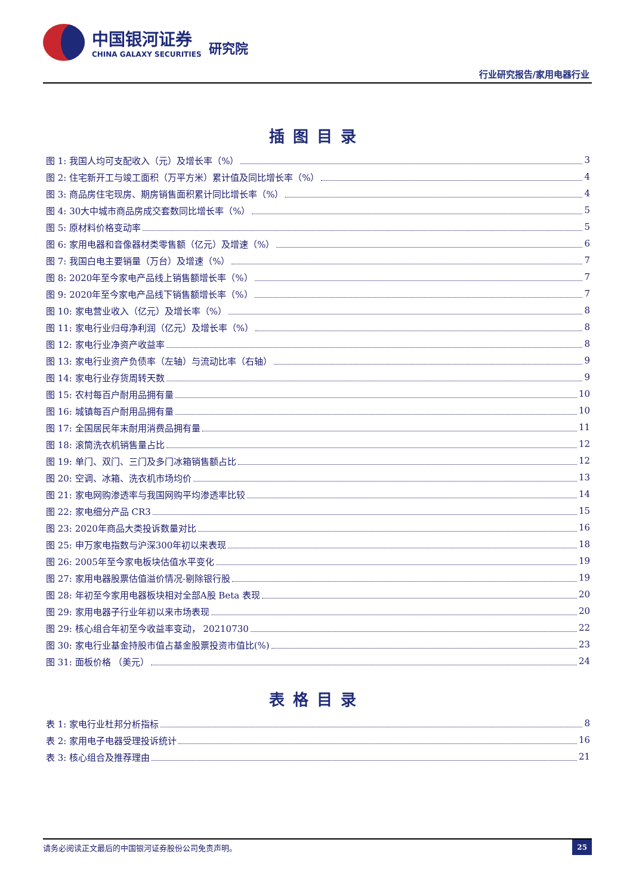中国银河证券
CHINA GALAXY SECURITIES
研究院
行业研究报告/家用电器行业
插图目录
图 1: 我国人均可支配收入（元）及增长率（%） 3
图 2: 住宅新开工与竣工面积（万平方米）累计值及同比增长率（%） 4
图 3: 商品房住宅现房、期房销售面积累计同比增长率（%） 4
图 4: 30大中城市商品房成交套数同比增长率（%） 5
图 5: 原材料价格变动率 5
图 6: 家用电器和音像器材类零售额（亿元）及增速（%） 6
图 7: 我国白电主要销量（万台）及增速（%） 7
图 8: 2020年至今家电产品线上销售额增长率（%） 7
图 9: 2020年至今家电产品线下销售额增长率（%） 7
图 10: 家电营业收入（亿元）及增长率（%） 8
图 11: 家电行业归母净利润（亿元）及增长率（%） 8
图 12: 家电行业净资产收益率 8
图 13: 家电行业资产负债率（左轴）与流动比率（右轴） 9
图 14: 家电行业存货周转天数 9
图 15: 农村每百户耐用品拥有量 10
图 16: 城镇每百户耐用品拥有量 10
图 17: 全国居民年末耐用消费品拥有量 11
图 18: 滚筒洗衣机销售量占比 12
图 19: 单门、双门、三门及多门冰箱销售额占比 12
图 20: 空调、冰箱、洗衣机市场均价 13
图 21: 家电网购渗透率与我国网购平均渗透率比较 14
图 22: 家电细分产品 CR3 15
图 23: 2020年商品大类投诉数量对比 16
图 25: 申万家电指数与沪深300年初以来表现 18
图 26: 2005年至今家电板块估值水平变化 19
图 27: 家用电器股票估值溢价情况-剔除银行股 19
图 28: 年初至今家用电器板块相对全部A股 Beta 表现 20
图 29: 家用电器子行业年初以来市场表现 20
图 29: 核心组合年初至今收益率变动， 20210730 22
图 30: 家电行业基金持股市值占基金股票投资市值比(%) 23
图 31: 面板价格 （美元） 24
表格目录
表 1: 家电行业杜邦分析指标 8
表 2: 家用电子电器受理投诉统计 16
表 3: 核心组合及推荐理由 21
请务必阅读正文最后的中国银河证券股份公司免责声明。 25